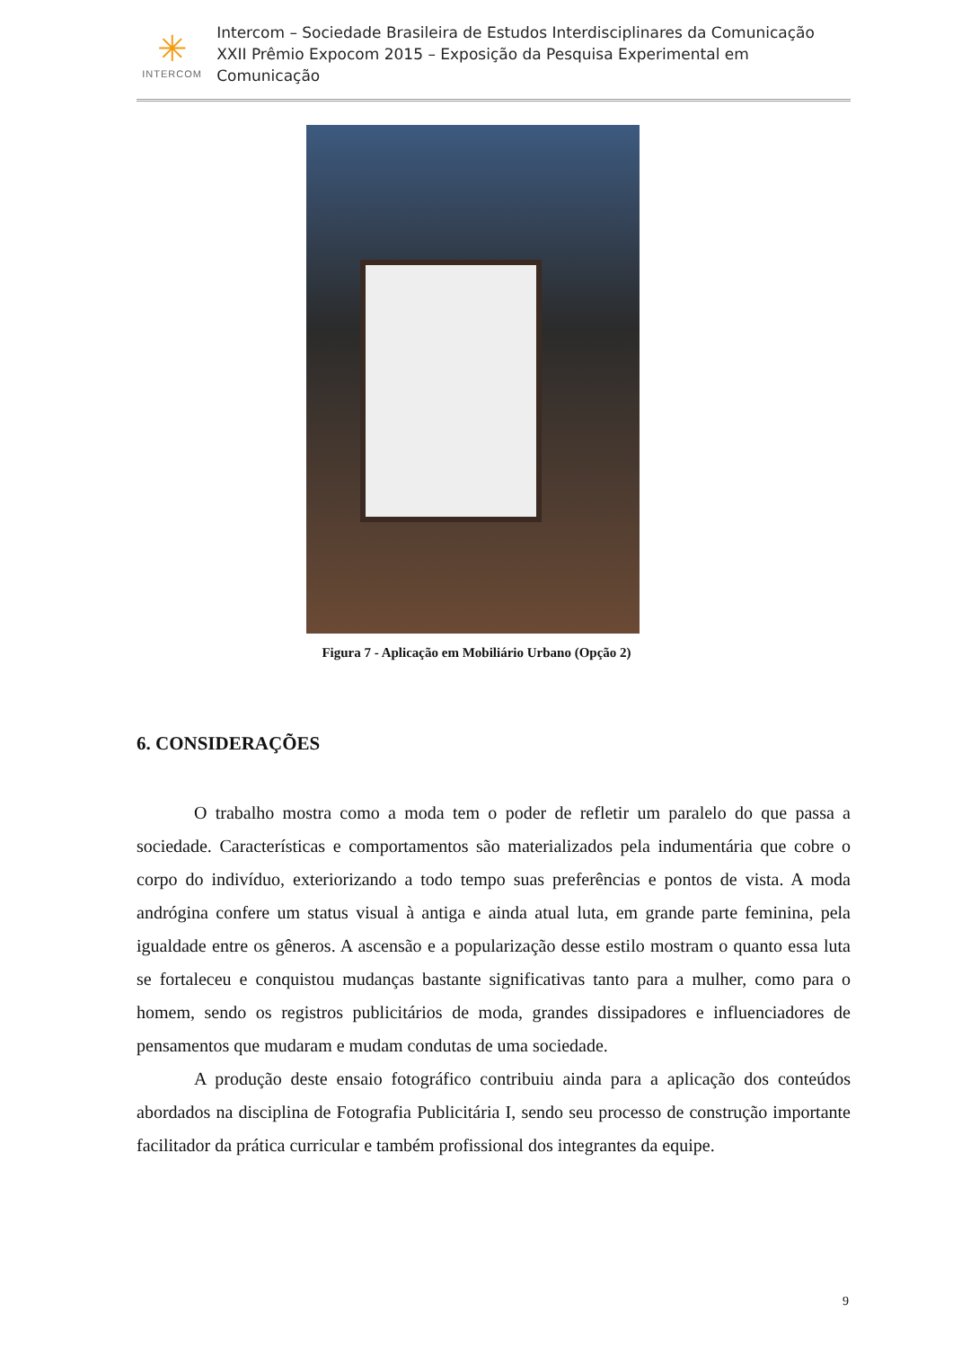✳
INTERCOM
Intercom – Sociedade Brasileira de Estudos Interdisciplinares da Comunicação
XXII Prêmio Expocom 2015 – Exposição da Pesquisa Experimental em Comunicação
Figura 7 - Aplicação em Mobiliário Urbano (Opção 2)
6. CONSIDERAÇÕES
O trabalho mostra como a moda tem o poder de refletir um paralelo do que passa a sociedade. Características e comportamentos são materializados pela indumentária que cobre o corpo do indivíduo, exteriorizando a todo tempo suas preferências e pontos de vista. A moda andrógina confere um status visual à antiga e ainda atual luta, em grande parte feminina, pela igualdade entre os gêneros. A ascensão e a popularização desse estilo mostram o quanto essa luta se fortaleceu e conquistou mudanças bastante significativas tanto para a mulher, como para o homem, sendo os registros publicitários de moda, grandes dissipadores e influenciadores de pensamentos que mudaram e mudam condutas de uma sociedade.
A produção deste ensaio fotográfico contribuiu ainda para a aplicação dos conteúdos abordados na disciplina de Fotografia Publicitária I, sendo seu processo de construção importante facilitador da prática curricular e também profissional dos integrantes da equipe.
9